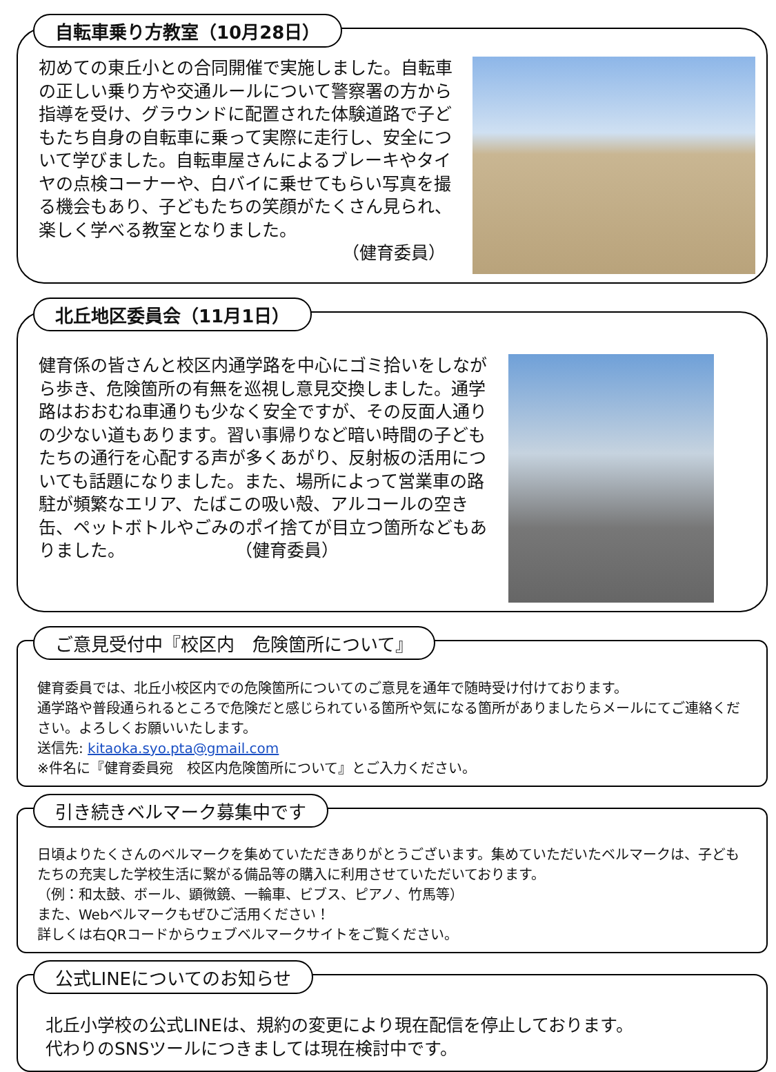自転車乗り方教室（10月28日）
初めての東丘小との合同開催で実施しました。自転車の正しい乗り方や交通ルールについて警察署の方から指導を受け、グラウンドに配置された体験道路で子どもたち自身の自転車に乗って実際に走行し、安全について学びました。自転車屋さんによるブレーキやタイヤの点検コーナーや、白バイに乗せてもらい写真を撮る機会もあり、子どもたちの笑顔がたくさん見られ、楽しく学べる教室となりました。
（健育委員）
北丘地区委員会（11月1日）
健育係の皆さんと校区内通学路を中心にゴミ拾いをしながら歩き、危険箇所の有無を巡視し意見交換しました。通学路はおおむね車通りも少なく安全ですが、その反面人通りの少ない道もあります。習い事帰りなど暗い時間の子どもたちの通行を心配する声が多くあがり、反射板の活用についても話題になりました。また、場所によって営業車の路駐が頻繁なエリア、たばこの吸い殻、アルコールの空き缶、ペットボトルやごみのポイ捨てが目立つ箇所などもありました。 （健育委員）
ご意見受付中『校区内　危険箇所について』
健育委員では、北丘小校区内での危険箇所についてのご意見を通年で随時受け付けております。
通学路や普段通られるところで危険だと感じられている箇所や気になる箇所がありましたらメールにてご連絡ください。よろしくお願いいたします。
送信先: kitaoka.syo.pta@gmail.com
※件名に『健育委員宛　校区内危険箇所について』とご入力ください。
引き続きベルマーク募集中です
日頃よりたくさんのベルマークを集めていただきありがとうございます。集めていただいたベルマークは、子どもたちの充実した学校生活に繋がる備品等の購入に利用させていただいております。
（例：和太鼓、ボール、顕微鏡、一輪車、ビブス、ピアノ、竹馬等）
また、Webベルマークもぜひご活用ください！
詳しくは右QRコードからウェブベルマークサイトをご覧ください。
公式LINEについてのお知らせ
北丘小学校の公式LINEは、規約の変更により現在配信を停止しております。
代わりのSNSツールにつきましては現在検討中です。